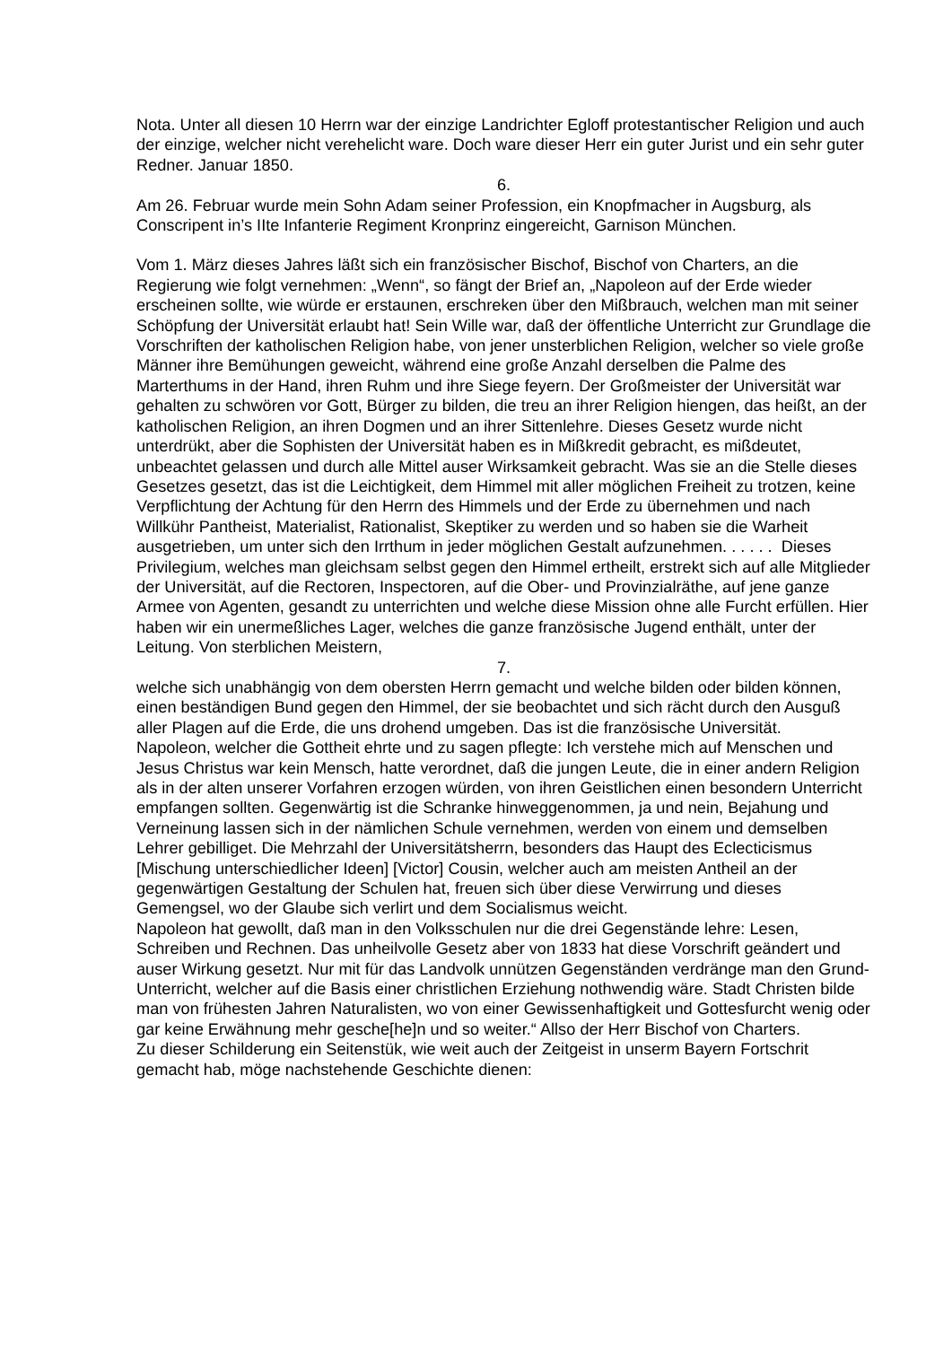Nota. Unter all diesen 10 Herrn war der einzige Landrichter Egloff protestantischer Religion und auch der einzige, welcher nicht verehelicht ware. Doch ware dieser Herr ein guter Jurist und ein sehr guter Redner. Januar 1850.
6.
Am 26. Februar wurde mein Sohn Adam seiner Profession, ein Knopfmacher in Augsburg, als Conscripent in’s IIte Infanterie Regiment Kronprinz eingereicht, Garnison München.
Vom 1. März dieses Jahres läßt sich ein französischer Bischof, Bischof von Charters, an die Regierung wie folgt vernehmen: „Wenn“, so fängt der Brief an, „Napoleon auf der Erde wieder erscheinen sollte, wie würde er erstaunen, erschreken über den Mißbrauch, welchen man mit seiner Schöpfung der Universität erlaubt hat! Sein Wille war, daß der öffentliche Unterricht zur Grundlage die Vorschriften der katholischen Religion habe, von jener unsterblichen Religion, welcher so viele große Männer ihre Bemühungen geweicht, während eine große Anzahl derselben die Palme des Marterthums in der Hand, ihren Ruhm und ihre Siege feyern. Der Großmeister der Universität war gehalten zu schwören vor Gott, Bürger zu bilden, die treu an ihrer Religion hiengen, das heißt, an der katholischen Religion, an ihren Dogmen und an ihrer Sittenlehre. Dieses Gesetz wurde nicht unterdrükt, aber die Sophisten der Universität haben es in Mißkredit gebracht, es mißdeutet, unbeachtet gelassen und durch alle Mittel auser Wirksamkeit gebracht. Was sie an die Stelle dieses Gesetzes gesetzt, das ist die Leichtigkeit, dem Himmel mit aller möglichen Freiheit zu trotzen, keine Verpflichtung der Achtung für den Herrn des Himmels und der Erde zu übernehmen und nach Willkühr Pantheist, Materialist, Rationalist, Skeptiker zu werden und so haben sie die Warheit ausgetrieben, um unter sich den Irrthum in jeder möglichen Gestalt aufzunehmen. . . . . . Dieses Privilegium, welches man gleichsam selbst gegen den Himmel ertheilt, erstrekt sich auf alle Mitglieder der Universität, auf die Rectoren, Inspectoren, auf die Ober- und Provinzialräthe, auf jene ganze Armee von Agenten, gesandt zu unterrichten und welche diese Mission ohne alle Furcht erfüllen. Hier haben wir ein unermeßliches Lager, welches die ganze französische Jugend enthält, unter der Leitung. Von sterblichen Meistern,
7.
welche sich unabhängig von dem obersten Herrn gemacht und welche bilden oder bilden können, einen beständigen Bund gegen den Himmel, der sie beobachtet und sich rächt durch den Ausguß aller Plagen auf die Erde, die uns drohend umgeben. Das ist die französische Universität.
Napoleon, welcher die Gottheit ehrte und zu sagen pflegte: Ich verstehe mich auf Menschen und Jesus Christus war kein Mensch, hatte verordnet, daß die jungen Leute, die in einer andern Religion als in der alten unserer Vorfahren erzogen würden, von ihren Geistlichen einen besondern Unterricht empfangen sollten. Gegenwärtig ist die Schranke hinweggenommen, ja und nein, Bejahung und Verneinung lassen sich in der nämlichen Schule vernehmen, werden von einem und demselben Lehrer gebilliget. Die Mehrzahl der Universitätsherrn, besonders das Haupt des Eclecticismus [Mischung unterschiedlicher Ideen] [Victor] Cousin, welcher auch am meisten Antheil an der gegenwärtigen Gestaltung der Schulen hat, freuen sich über diese Verwirrung und dieses Gemengsel, wo der Glaube sich verlirt und dem Socialismus weicht.
Napoleon hat gewollt, daß man in den Volksschulen nur die drei Gegenstände lehre: Lesen, Schreiben und Rechnen. Das unheilvolle Gesetz aber von 1833 hat diese Vorschrift geändert und auser Wirkung gesetzt. Nur mit für das Landvolk unnützen Gegenständen verdränge man den Grund-Unterricht, welcher auf die Basis einer christlichen Erziehung nothwendig wäre. Stadt Christen bilde man von frühesten Jahren Naturalisten, wo von einer Gewissenhaftigkeit und Gottesfurcht wenig oder gar keine Erwähnung mehr gesche[he]n und so weiter.“ Allso der Herr Bischof von Charters.
Zu dieser Schilderung ein Seitenstük, wie weit auch der Zeitgeist in unserm Bayern Fortschrit gemacht hab, möge nachstehende Geschichte dienen: